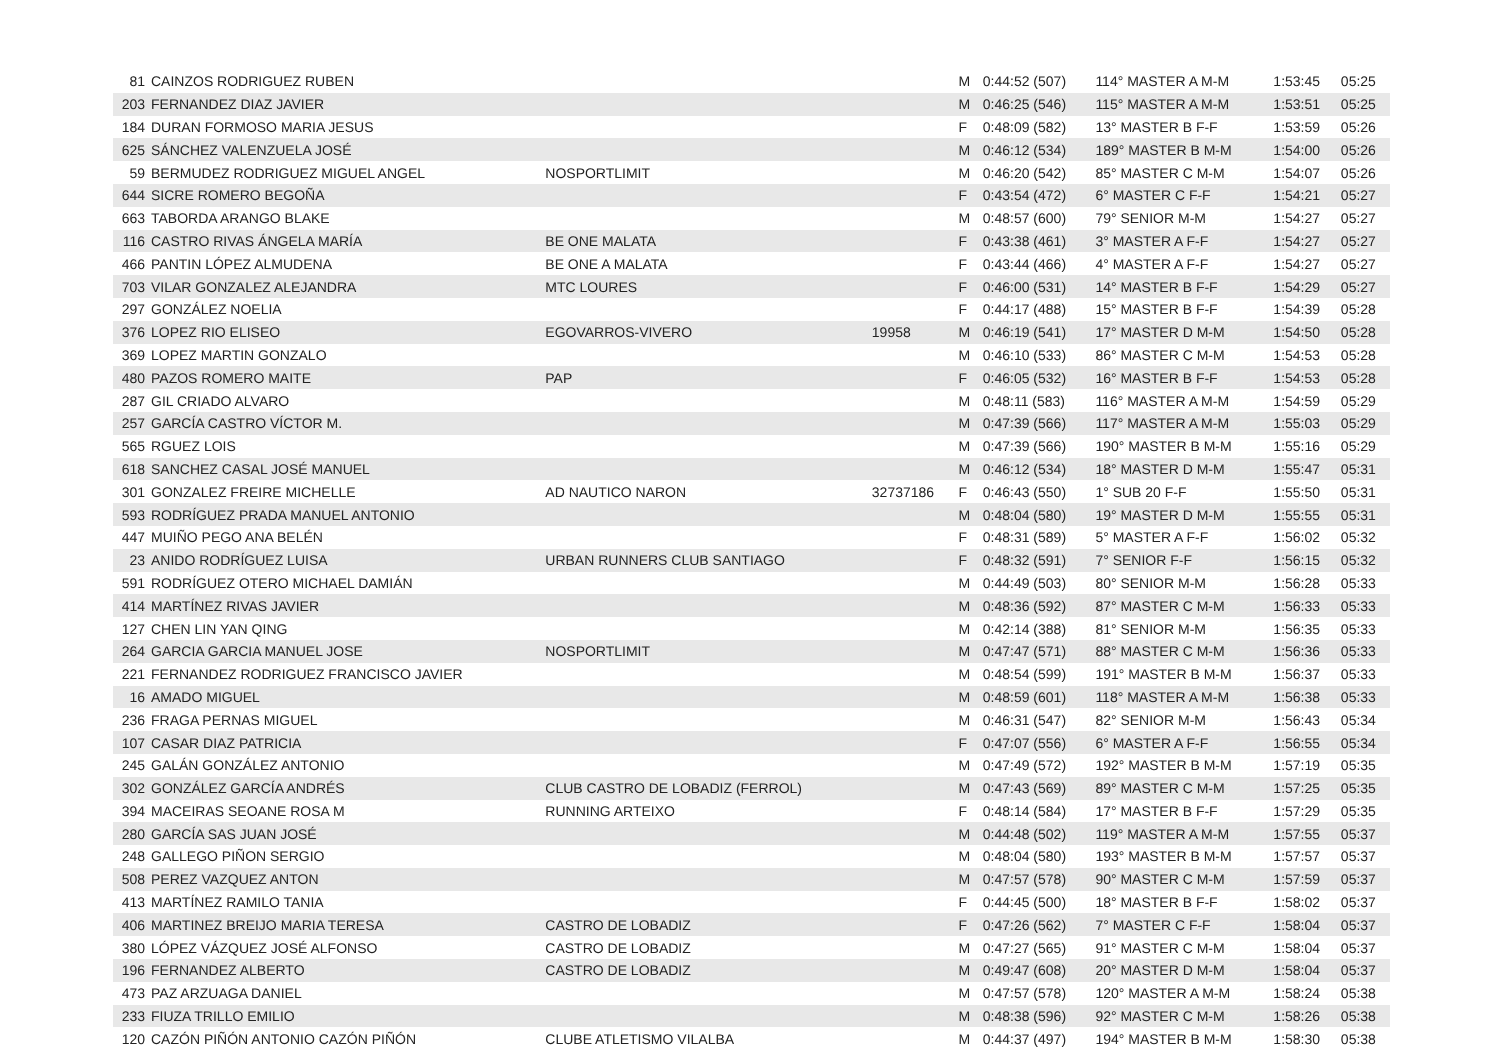| 81 | CAINZOS RODRIGUEZ RUBEN | | | M | 0:44:52 (507) | 114° MASTER A M-M | 1:53:45 | 05:25 |
| 203 | FERNANDEZ DIAZ JAVIER | | | M | 0:46:25 (546) | 115° MASTER A M-M | 1:53:51 | 05:25 |
| 184 | DURAN FORMOSO MARIA JESUS | | | F | 0:48:09 (582) | 13° MASTER B F-F | 1:53:59 | 05:26 |
| 625 | SÁNCHEZ VALENZUELA JOSÉ | | | M | 0:46:12 (534) | 189° MASTER B M-M | 1:54:00 | 05:26 |
| 59 | BERMUDEZ RODRIGUEZ MIGUEL ANGEL | NOSPORTLIMIT | | M | 0:46:20 (542) | 85° MASTER C M-M | 1:54:07 | 05:26 |
| 644 | SICRE ROMERO BEGOÑA | | | F | 0:43:54 (472) | 6° MASTER C F-F | 1:54:21 | 05:27 |
| 663 | TABORDA ARANGO BLAKE | | | M | 0:48:57 (600) | 79° SENIOR M-M | 1:54:27 | 05:27 |
| 116 | CASTRO RIVAS ÁNGELA MARÍA | BE ONE MALATA | | F | 0:43:38 (461) | 3° MASTER A F-F | 1:54:27 | 05:27 |
| 466 | PANTIN LÓPEZ ALMUDENA | BE ONE A MALATA | | F | 0:43:44 (466) | 4° MASTER A F-F | 1:54:27 | 05:27 |
| 703 | VILAR GONZALEZ ALEJANDRA | MTC LOURES | | F | 0:46:00 (531) | 14° MASTER B F-F | 1:54:29 | 05:27 |
| 297 | GONZÁLEZ NOELIA | | | F | 0:44:17 (488) | 15° MASTER B F-F | 1:54:39 | 05:28 |
| 376 | LOPEZ RIO ELISEO | EGOVARROS-VIVERO | 19958 | M | 0:46:19 (541) | 17° MASTER D M-M | 1:54:50 | 05:28 |
| 369 | LOPEZ MARTIN GONZALO | | | M | 0:46:10 (533) | 86° MASTER C M-M | 1:54:53 | 05:28 |
| 480 | PAZOS ROMERO MAITE | PAP | | F | 0:46:05 (532) | 16° MASTER B F-F | 1:54:53 | 05:28 |
| 287 | GIL CRIADO ALVARO | | | M | 0:48:11 (583) | 116° MASTER A M-M | 1:54:59 | 05:29 |
| 257 | GARCÍA CASTRO VÍCTOR M. | | | M | 0:47:39 (566) | 117° MASTER A M-M | 1:55:03 | 05:29 |
| 565 | RGUEZ LOIS | | | M | 0:47:39 (566) | 190° MASTER B M-M | 1:55:16 | 05:29 |
| 618 | SANCHEZ CASAL JOSÉ MANUEL | | | M | 0:46:12 (534) | 18° MASTER D M-M | 1:55:47 | 05:31 |
| 301 | GONZALEZ FREIRE MICHELLE | AD NAUTICO NARON | 32737186 | F | 0:46:43 (550) | 1° SUB 20 F-F | 1:55:50 | 05:31 |
| 593 | RODRÍGUEZ PRADA MANUEL ANTONIO | | | M | 0:48:04 (580) | 19° MASTER D M-M | 1:55:55 | 05:31 |
| 447 | MUIÑO PEGO ANA BELÉN | | | F | 0:48:31 (589) | 5° MASTER A F-F | 1:56:02 | 05:32 |
| 23 | ANIDO RODRÍGUEZ LUISA | URBAN RUNNERS CLUB SANTIAGO | | F | 0:48:32 (591) | 7° SENIOR F-F | 1:56:15 | 05:32 |
| 591 | RODRÍGUEZ OTERO MICHAEL DAMIÁN | | | M | 0:44:49 (503) | 80° SENIOR M-M | 1:56:28 | 05:33 |
| 414 | MARTÍNEZ RIVAS JAVIER | | | M | 0:48:36 (592) | 87° MASTER C M-M | 1:56:33 | 05:33 |
| 127 | CHEN LIN YAN QING | | | M | 0:42:14 (388) | 81° SENIOR M-M | 1:56:35 | 05:33 |
| 264 | GARCIA GARCIA MANUEL JOSE | NOSPORTLIMIT | | M | 0:47:47 (571) | 88° MASTER C M-M | 1:56:36 | 05:33 |
| 221 | FERNANDEZ RODRIGUEZ FRANCISCO JAVIER | | | M | 0:48:54 (599) | 191° MASTER B M-M | 1:56:37 | 05:33 |
| 16 | AMADO MIGUEL | | | M | 0:48:59 (601) | 118° MASTER A M-M | 1:56:38 | 05:33 |
| 236 | FRAGA PERNAS MIGUEL | | | M | 0:46:31 (547) | 82° SENIOR M-M | 1:56:43 | 05:34 |
| 107 | CASAR DIAZ PATRICIA | | | F | 0:47:07 (556) | 6° MASTER A F-F | 1:56:55 | 05:34 |
| 245 | GALÁN GONZÁLEZ ANTONIO | | | M | 0:47:49 (572) | 192° MASTER B M-M | 1:57:19 | 05:35 |
| 302 | GONZÁLEZ GARCÍA ANDRÉS | CLUB CASTRO DE LOBADIZ (FERROL) | | M | 0:47:43 (569) | 89° MASTER C M-M | 1:57:25 | 05:35 |
| 394 | MACEIRAS SEOANE ROSA M | RUNNING ARTEIXO | | F | 0:48:14 (584) | 17° MASTER B F-F | 1:57:29 | 05:35 |
| 280 | GARCÍA SAS JUAN JOSÉ | | | M | 0:44:48 (502) | 119° MASTER A M-M | 1:57:55 | 05:37 |
| 248 | GALLEGO PIÑON SERGIO | | | M | 0:48:04 (580) | 193° MASTER B M-M | 1:57:57 | 05:37 |
| 508 | PEREZ VAZQUEZ ANTON | | | M | 0:47:57 (578) | 90° MASTER C M-M | 1:57:59 | 05:37 |
| 413 | MARTÍNEZ RAMILO TANIA | | | F | 0:44:45 (500) | 18° MASTER B F-F | 1:58:02 | 05:37 |
| 406 | MARTINEZ BREIJO MARIA TERESA | CASTRO DE LOBADIZ | | F | 0:47:26 (562) | 7° MASTER C F-F | 1:58:04 | 05:37 |
| 380 | LÓPEZ VÁZQUEZ JOSÉ ALFONSO | CASTRO DE LOBADIZ | | M | 0:47:27 (565) | 91° MASTER C M-M | 1:58:04 | 05:37 |
| 196 | FERNANDEZ ALBERTO | CASTRO DE LOBADIZ | | M | 0:49:47 (608) | 20° MASTER D M-M | 1:58:04 | 05:37 |
| 473 | PAZ ARZUAGA DANIEL | | | M | 0:47:57 (578) | 120° MASTER A M-M | 1:58:24 | 05:38 |
| 233 | FIUZA TRILLO EMILIO | | | M | 0:48:38 (596) | 92° MASTER C M-M | 1:58:26 | 05:38 |
| 120 | CAZÓN PIÑÓN ANTONIO CAZÓN PIÑÓN | CLUBE ATLETISMO VILALBA | | M | 0:44:37 (497) | 194° MASTER B M-M | 1:58:30 | 05:38 |